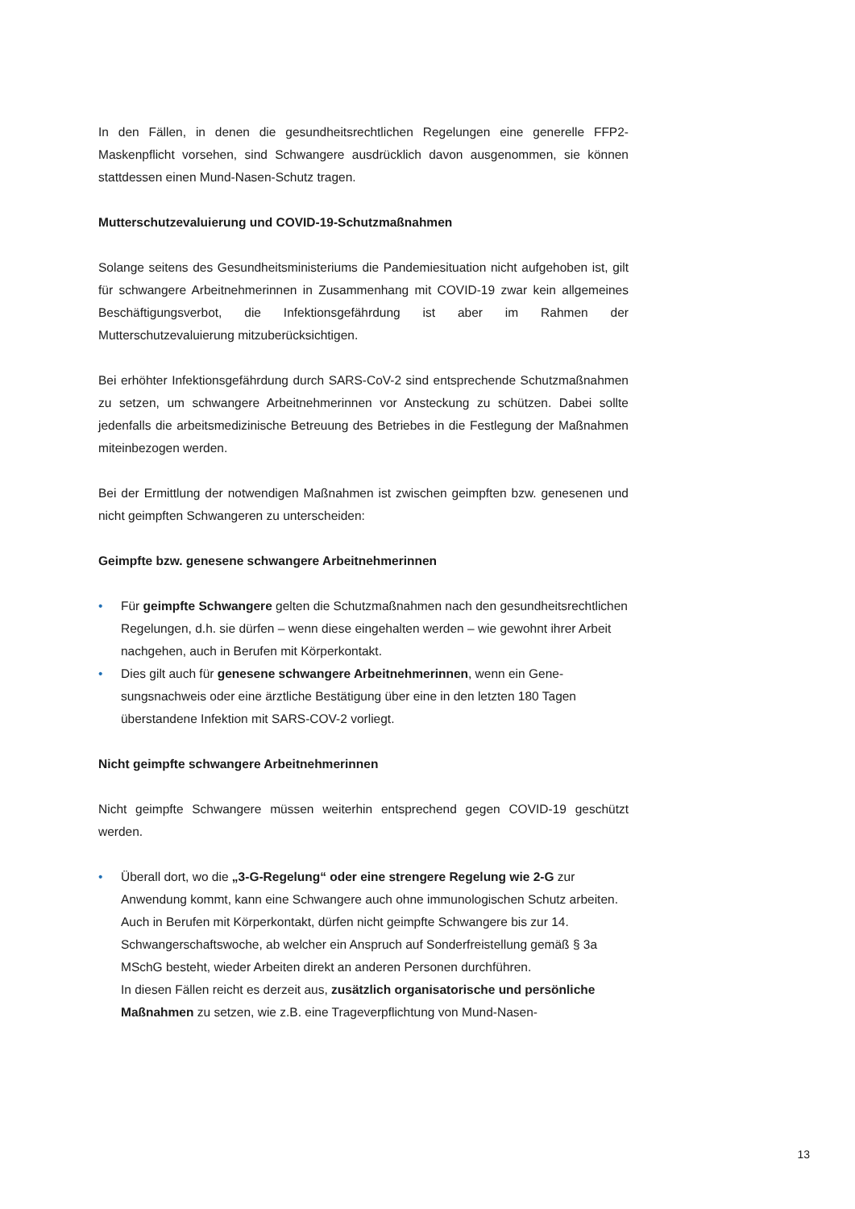In den Fällen, in denen die gesundheitsrechtlichen Regelungen eine generelle FFP2-Maskenpflicht vorsehen, sind Schwangere ausdrücklich davon ausgenommen, sie können stattdessen einen Mund-Nasen-Schutz tragen.
Mutterschutzevaluierung und COVID-19-Schutzmaßnahmen
Solange seitens des Gesundheitsministeriums die Pandemiesituation nicht aufgehoben ist, gilt für schwangere Arbeitnehmerinnen in Zusammenhang mit COVID-19 zwar kein allgemeines Beschäftigungsverbot, die Infektionsgefährdung ist aber im Rahmen der Mutterschutzevaluierung mitzuberücksichtigen.
Bei erhöhter Infektionsgefährdung durch SARS-CoV-2 sind entsprechende Schutzmaß­nahmen zu setzen, um schwangere Arbeitnehmerinnen vor Ansteckung zu schützen. Dabei sollte jedenfalls die arbeitsmedizinische Betreuung des Betriebes in die Festlegung der Maßnahmen miteinbezogen werden.
Bei der Ermittlung der notwendigen Maßnahmen ist zwischen geimpften bzw. genesenen und nicht geimpften Schwangeren zu unterscheiden:
Geimpfte bzw. genesene schwangere Arbeitnehmerinnen
• Für geimpfte Schwangere gelten die Schutzmaßnahmen nach den gesundheits­rechtlichen Regelungen, d.h. sie dürfen – wenn diese eingehalten werden – wie gewohnt ihrer Arbeit nachgehen, auch in Berufen mit Körperkontakt.
• Dies gilt auch für genesene schwangere Arbeitnehmerinnen, wenn ein Gene­sungsnachweis oder eine ärztliche Bestätigung über eine in den letzten 180 Tagen überstandene Infektion mit SARS-COV-2 vorliegt.
Nicht geimpfte schwangere Arbeitnehmerinnen
Nicht geimpfte Schwangere müssen weiterhin entsprechend gegen COVID-19 geschützt werden.
• Überall dort, wo die „3-G-Regelung“ oder eine strengere Regelung wie 2-G zur Anwendung kommt, kann eine Schwangere auch ohne immunologischen Schutz arbeiten. Auch in Berufen mit Körperkontakt, dürfen nicht geimpfte Schwangere bis zur 14. Schwangerschaftswoche, ab welcher ein Anspruch auf Sonderfrei­stellung gemäß § 3a MSchG besteht, wieder Arbeiten direkt an anderen Personen durchführen.
In diesen Fällen reicht es derzeit aus, zusätzlich organisatorische und persön­liche Maßnahmen zu setzen, wie z.B. eine Trageverpflichtung von Mund-Nasen-
13